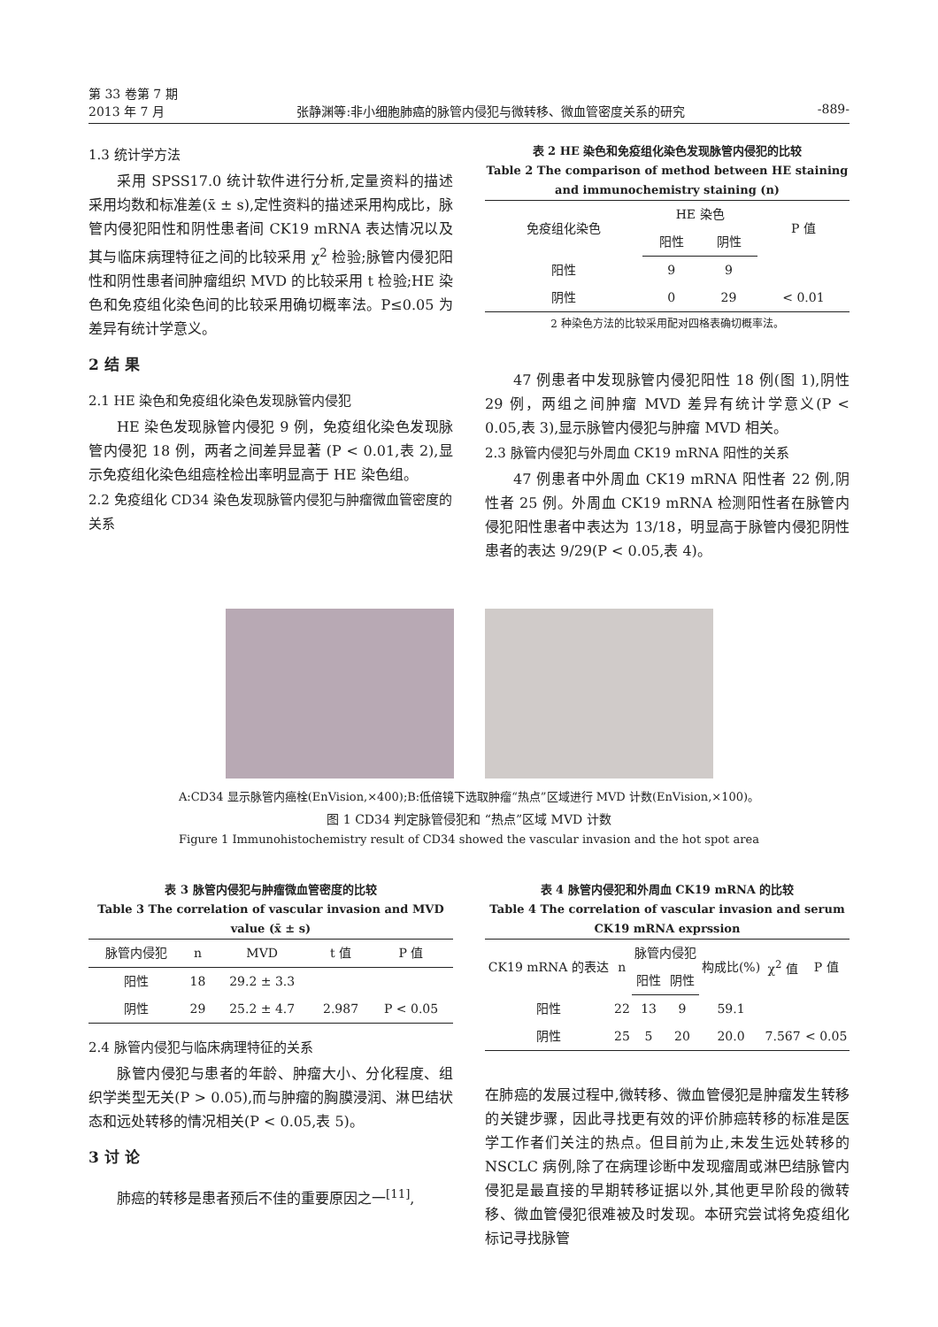第 33 卷第 7 期
2013 年 7 月 张静渊等:非小细胞肺癌的脉管内侵犯与微转移、微血管密度关系的研究 -889-
1.3 统计学方法
采用 SPSS17.0 统计软件进行分析,定量资料的描述采用均数和标准差(x̄ ± s),定性资料的描述采用构成比，脉管内侵犯阳性和阴性患者间 CK19 mRNA 表达情况以及其与临床病理特征之间的比较采用 χ<sup>2</sup> 检验;脉管内侵犯阳性和阴性患者间肿瘤组织 MVD 的比较采用 t 检验;HE 染色和免疫组化染色间的比较采用确切概率法。P≤0.05 为差异有统计学意义。
2 结 果
2.1 HE 染色和免疫组化染色发现脉管内侵犯
HE 染色发现脉管内侵犯 9 例，免疫组化染色发现脉管内侵犯 18 例，两者之间差异显著 (P < 0.01,表 2),显示免疫组化染色组癌栓检出率明显高于 HE 染色组。
2.2 免疫组化 CD34 染色发现脉管内侵犯与肿瘤微血管密度的关系
表 2 HE 染色和免疫组化染色发现脉管内侵犯的比较
Table 2 The comparison of method between HE staining and immunochemistry staining (n)
| 免疫组化染色 | HE 染色 | | P 值 |
| --- | --- | --- | --- |
| | 阳性 | 阴性 | |
| 阳性 | 9 | 9 | |
| 阴性 | 0 | 29 | < 0.01 |
2 种染色方法的比较采用配对四格表确切概率法。
47 例患者中发现脉管内侵犯阳性 18 例(图 1),阴性 29 例，两组之间肿瘤 MVD 差异有统计学意义(P < 0.05,表 3),显示脉管内侵犯与肿瘤 MVD 相关。
2.3 脉管内侵犯与外周血 CK19 mRNA 阳性的关系
47 例患者中外周血 CK19 mRNA 阳性者 22 例,阴性者 25 例。外周血 CK19 mRNA 检测阳性者在脉管内侵犯阳性患者中表达为 13/18，明显高于脉管内侵犯阴性患者的表达 9/29(P < 0.05,表 4)。
A:CD34 显示脉管内癌栓(EnVision,×400);B:低倍镜下选取肿瘤“热点”区域进行 MVD 计数(EnVision,×100)。
图 1 CD34 判定脉管侵犯和 “热点”区域 MVD 计数
Figure 1 Immunohistochemistry result of CD34 showed the vascular invasion and the hot spot area
表 3 脉管内侵犯与肿瘤微血管密度的比较
Table 3 The correlation of vascular invasion and MVD value (x̄ ± s)
| 脉管内侵犯 | n | MVD | t 值 | P 值 |
| --- | --- | --- | --- | --- |
| 阳性 | 18 | 29.2 ± 3.3 | | |
| 阴性 | 29 | 25.2 ± 4.7 | 2.987 | P < 0.05 |
2.4 脉管内侵犯与临床病理特征的关系
脉管内侵犯与患者的年龄、肿瘤大小、分化程度、组织学类型无关(P > 0.05),而与肿瘤的胸膜浸润、淋巴结状态和远处转移的情况相关(P < 0.05,表 5)。
3 讨 论
肺癌的转移是患者预后不佳的重要原因之一<sup>[11]</sup>,
表 4 脉管内侵犯和外周血 CK19 mRNA 的比较
Table 4 The correlation of vascular invasion and serum CK19 mRNA exprssion
| CK19 mRNA 的表达 | n | 脉管内侵犯 | | 构成比(%) | χ<sup>2</sup> 值 | P 值 |
| --- | --- | --- | --- | --- | --- | --- |
| | | 阳性 | 阴性 | | | |
| 阳性 | 22 | 13 | 9 | 59.1 | | |
| 阴性 | 25 | 5 | 20 | 20.0 | 7.567 | < 0.05 |
在肺癌的发展过程中,微转移、微血管侵犯是肿瘤发生转移的关键步骤，因此寻找更有效的评价肺癌转移的标准是医学工作者们关注的热点。但目前为止,未发生远处转移的 NSCLC 病例,除了在病理诊断中发现瘤周或淋巴结脉管内侵犯是最直接的早期转移证据以外,其他更早阶段的微转移、微血管侵犯很难被及时发现。本研究尝试将免疫组化标记寻找脉管